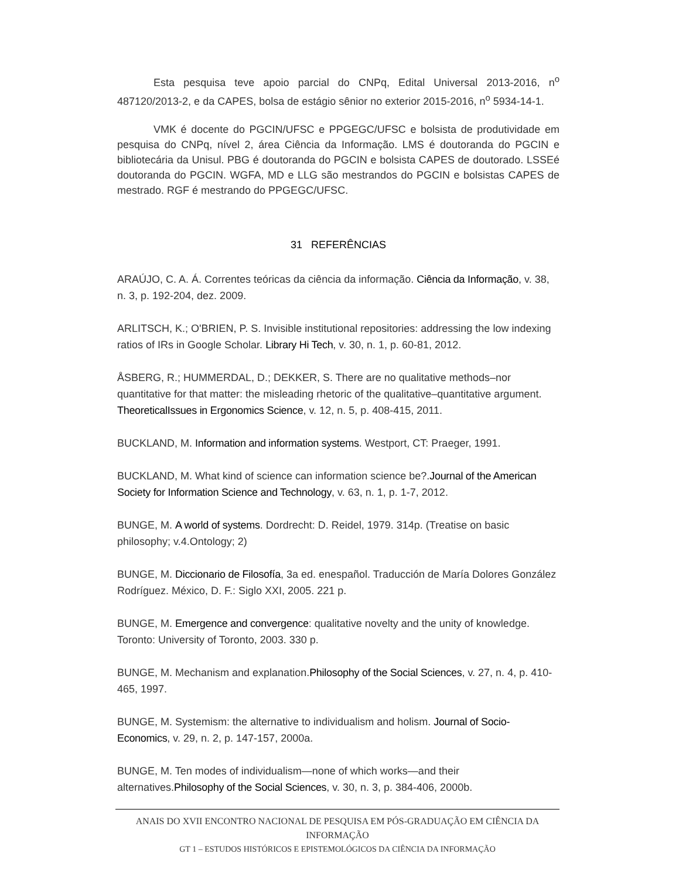Esta pesquisa teve apoio parcial do CNPq, Edital Universal 2013-2016, n<sup>o</sup> 487120/2013-2, e da CAPES, bolsa de estágio sênior no exterior 2015-2016, n<sup>o</sup> 5934-14-1.
VMK é docente do PGCIN/UFSC e PPGEGC/UFSC e bolsista de produtividade em pesquisa do CNPq, nível 2, área Ciência da Informação. LMS é doutoranda do PGCIN e bibliotecária da Unisul. PBG é doutoranda do PGCIN e bolsista CAPES de doutorado. LSSEé doutoranda do PGCIN. WGFA, MD e LLG são mestrandos do PGCIN e bolsistas CAPES de mestrado. RGF é mestrando do PPGEGC/UFSC.
31 REFERÊNCIAS
ARAÚJO, C. A. Á. Correntes teóricas da ciência da informação. Ciência da Informação, v. 38, n. 3, p. 192-204, dez. 2009.
ARLITSCH, K.; O'BRIEN, P. S. Invisible institutional repositories: addressing the low indexing ratios of IRs in Google Scholar. Library Hi Tech, v. 30, n. 1, p. 60-81, 2012.
ÅSBERG, R.; HUMMERDAL, D.; DEKKER, S. There are no qualitative methods–nor quantitative for that matter: the misleading rhetoric of the qualitative–quantitative argument. TheoreticalIssues in Ergonomics Science, v. 12, n. 5, p. 408-415, 2011.
BUCKLAND, M. Information and information systems. Westport, CT: Praeger, 1991.
BUCKLAND, M. What kind of science can information science be?.Journal of the American Society for Information Science and Technology, v. 63, n. 1, p. 1-7, 2012.
BUNGE, M. A world of systems. Dordrecht: D. Reidel, 1979. 314p. (Treatise on basic philosophy; v.4.Ontology; 2)
BUNGE, M. Diccionario de Filosofía, 3a ed. enespañol. Traducción de María Dolores González Rodríguez. México, D. F.: Siglo XXI, 2005. 221 p.
BUNGE, M. Emergence and convergence: qualitative novelty and the unity of knowledge. Toronto: University of Toronto, 2003. 330 p.
BUNGE, M. Mechanism and explanation.Philosophy of the Social Sciences, v. 27, n. 4, p. 410-465, 1997.
BUNGE, M. Systemism: the alternative to individualism and holism. Journal of Socio-Economics, v. 29, n. 2, p. 147-157, 2000a.
BUNGE, M. Ten modes of individualism—none of which works—and their alternatives.Philosophy of the Social Sciences, v. 30, n. 3, p. 384-406, 2000b.
ANAIS DO XVII ENCONTRO NACIONAL DE PESQUISA EM PÓS-GRADUAÇÃO EM CIÊNCIA DA INFORMAÇÃO
GT 1 – ESTUDOS HISTÓRICOS E EPISTEMOLÓGICOS DA CIÊNCIA DA INFORMAÇÃO